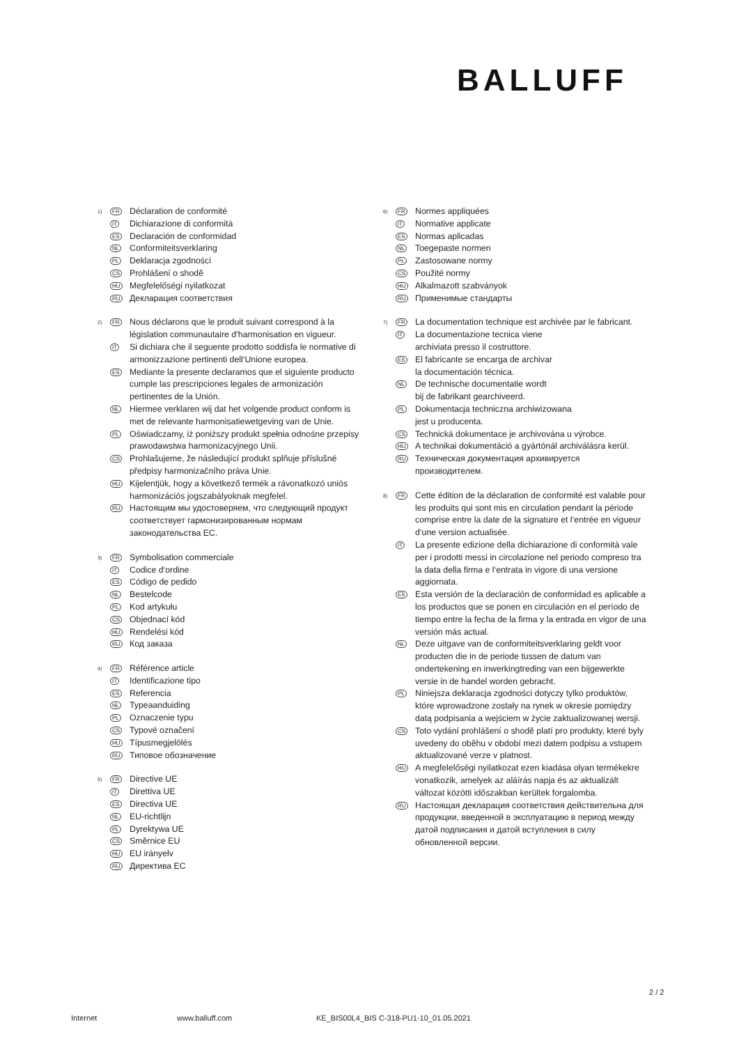BALLUFF
1) FR
Déclaration de conformité
IT
Dichiarazione di conformità
ES
Declaración de conformidad
NL
Conformiteitsverklaring
PL
Deklaracja zgodności
CS
Prohlášení o shodě
HU
Megfelelőségi nyilatkozat
RU
Декларация соответствия
2) FR
Nous déclarons que le produit suivant correspond à la législation communautaire d‘harmonisation en vigueur.
IT
Si dichiara che il seguente prodotto soddisfa le normative di armonizzazione pertinenti dell‘Unione europea.
ES
Mediante la presente declaramos que el siguiente producto cumple las prescripciones legales de armonización pertinentes de la Unión.
NL
Hiermee verklaren wij dat het volgende product conform is met de relevante harmonisatiewetgeving van de Unie.
PL
Oświadczamy, iż poniższy produkt spełnia odnośne przepisy prawodawstwa harmonizacyjnego Unii.
CS
Prohlašujeme, že následující produkt splňuje příslušné předpisy harmonizačního práva Unie.
HU
Kijelentjük, hogy a következő termék a rávonatkozó uniós harmonizációs jogszabályoknak megfelel.
RU
Настоящим мы удостоверяем, что следующий продукт соответствует гармонизированным нормам законодательства ЕС.
3) FR
Symbolisation commerciale
IT
Codice d‘ordine
ES
Código de pedido
NL
Bestelcode
PL
Kod artykułu
CS
Objednací kód
HU
Rendelési kód
RU
Код заказа
4) FR
Référence article
IT
Identificazione tipo
ES
Referencia
NL
Typeaanduiding
PL
Oznaczenie typu
CS
Typové označení
HU
Típusmegjelölés
RU
Типовое обозначение
5) FR
Directive UE
IT
Direttiva UE
ES
Directiva UE
NL
EU-richtlijn
PL
Dyrektywa UE
CS
Směrnice EU
HU
EU irányelv
RU
Директива ЕС
6) FR
Normes appliquées
IT
Normative applicate
ES
Normas aplicadas
NL
Toegepaste normen
PL
Zastosowane normy
CS
Použité normy
HU
Alkalmazott szabványok
RU
Применимые стандарты
7) FR
La documentation technique est archivée par le fabricant.
IT
La documentazione tecnica viene
archiviata presso il costruttore.
ES
El fabricante se encarga de archivar
la documentación técnica.
NL
De technische documentatie wordt
bij de fabrikant gearchiveerd.
PL
Dokumentacja techniczna archiwizowana
jest u producenta.
CS
Technická dokumentace je archivována u výrobce.
HU
A technikai dokumentáció a gyártónál archiválásra kerül.
RU
Техническая документация архивируется
производителем.
8) FR
Cette édition de la déclaration de conformité est valable pour les produits qui sont mis en circulation pendant la période comprise entre la date de la signature et l‘entrée en vigueur d‘une version actualisée.
IT
La presente edizione della dichiarazione di conformità vale per i prodotti messi in circolazione nel periodo compreso tra la data della firma e l‘entrata in vigore di una versione aggiornata.
ES
Esta versión de la declaración de conformidad es aplicable a los productos que se ponen en circulación en el período de tiempo entre la fecha de la firma y la entrada en vigor de una versión más actual.
NL
Deze uitgave van de conformiteitsverklaring geldt voor producten die in de periode tussen de datum van ondertekening en inwerkingtreding van een bijgewerkte versie in de handel worden gebracht.
PL
Niniejsza deklaracja zgodności dotyczy tylko produktów, które wprowadzone zostały na rynek w okresie pomiędzy datą podpisania a wejściem w życie zaktualizowanej wersji.
CS
Toto vydání prohlášení o shodě platí pro produkty, které byly uvedeny do oběhu v období mezi datem podpisu a vstupem aktualizované verze v platnost.
HU
A megfelelőségi nyilatkozat ezen kiadása olyan termékekre vonatkozik, amelyek az aláírás napja és az aktualizált változat közötti időszakban kerültek forgalomba.
RU
Настоящая декларация соответствия действительна для продукции, введенной в эксплуатацию в период между датой подписания и датой вступления в силу обновленной версии.
2 / 2
Internet www.balluff.com KE_BIS00L4_BIS C-318-PU1-10_01.05.2021